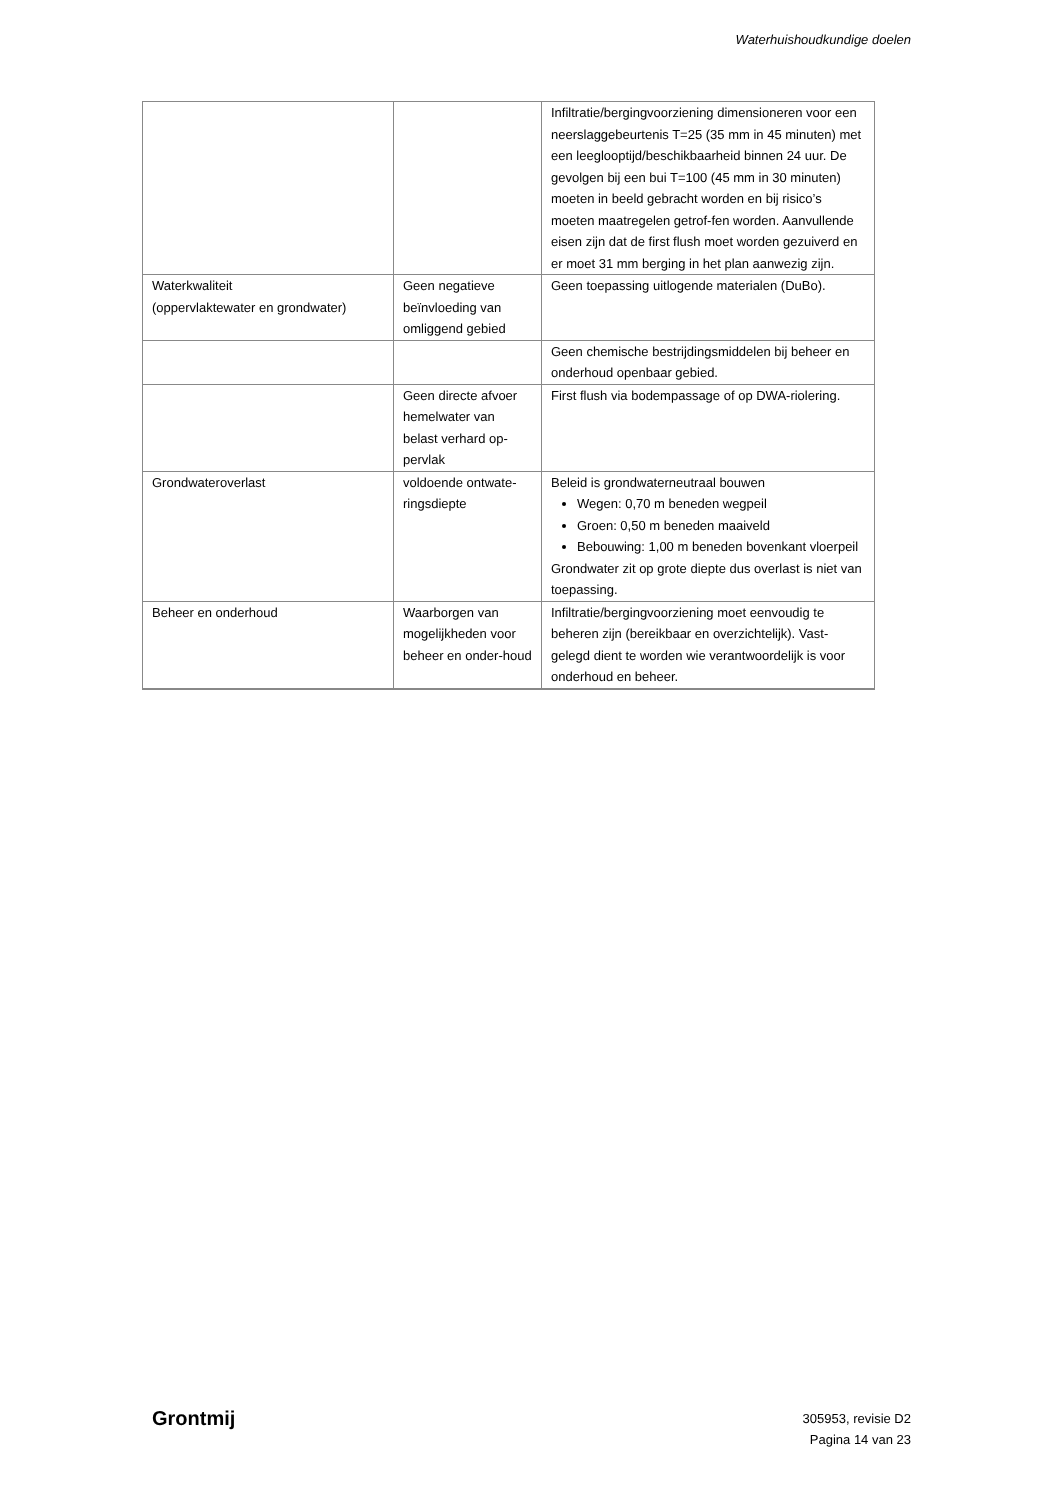Waterhuishoudkundige doelen
| | | Infiltratie/bergingvoorziening dimensioneren voor een neerslaggebeurtenis T=25 (35 mm in 45 minuten) met een leeglooptijd/beschikbaarheid binnen 24 uur. De gevolgen bij een bui T=100 (45 mm in 30 minuten) moeten in beeld gebracht worden en bij risico’s moeten maatregelen getrof-fen worden. Aanvullende eisen zijn dat de first flush moet worden gezuiverd en er moet 31 mm berging in het plan aanwezig zijn. |
| Waterkwaliteit (oppervlaktewater en grondwater) | Geen negatieve beïnvloeding van omliggend gebied | Geen toepassing uitlogende materialen (DuBo). |
| | | Geen chemische bestrijdingsmiddelen bij beheer en onderhoud openbaar gebied. |
| | Geen directe afvoer hemelwater van belast verhard op-pervlak | First flush via bodempassage of op DWA-riolering. |
| Grondwateroverlast | voldoende ontwate-ringsdiepte | Beleid is grondwaterneutraal bouwen Wegen: 0,70 m beneden wegpeil Groen: 0,50 m beneden maaiveld Bebouwing: 1,00 m beneden bovenkant vloerpeil Grondwater zit op grote diepte dus overlast is niet van toepassing. |
| Beheer en onderhoud | Waarborgen van mogelijkheden voor beheer en onder-houd | Infiltratie/bergingvoorziening moet eenvoudig te beheren zijn (bereikbaar en overzichtelijk). Vast-gelegd dient te worden wie verantwoordelijk is voor onderhoud en beheer. |
Grontmij
305953, revisie D2
Pagina 14 van 23